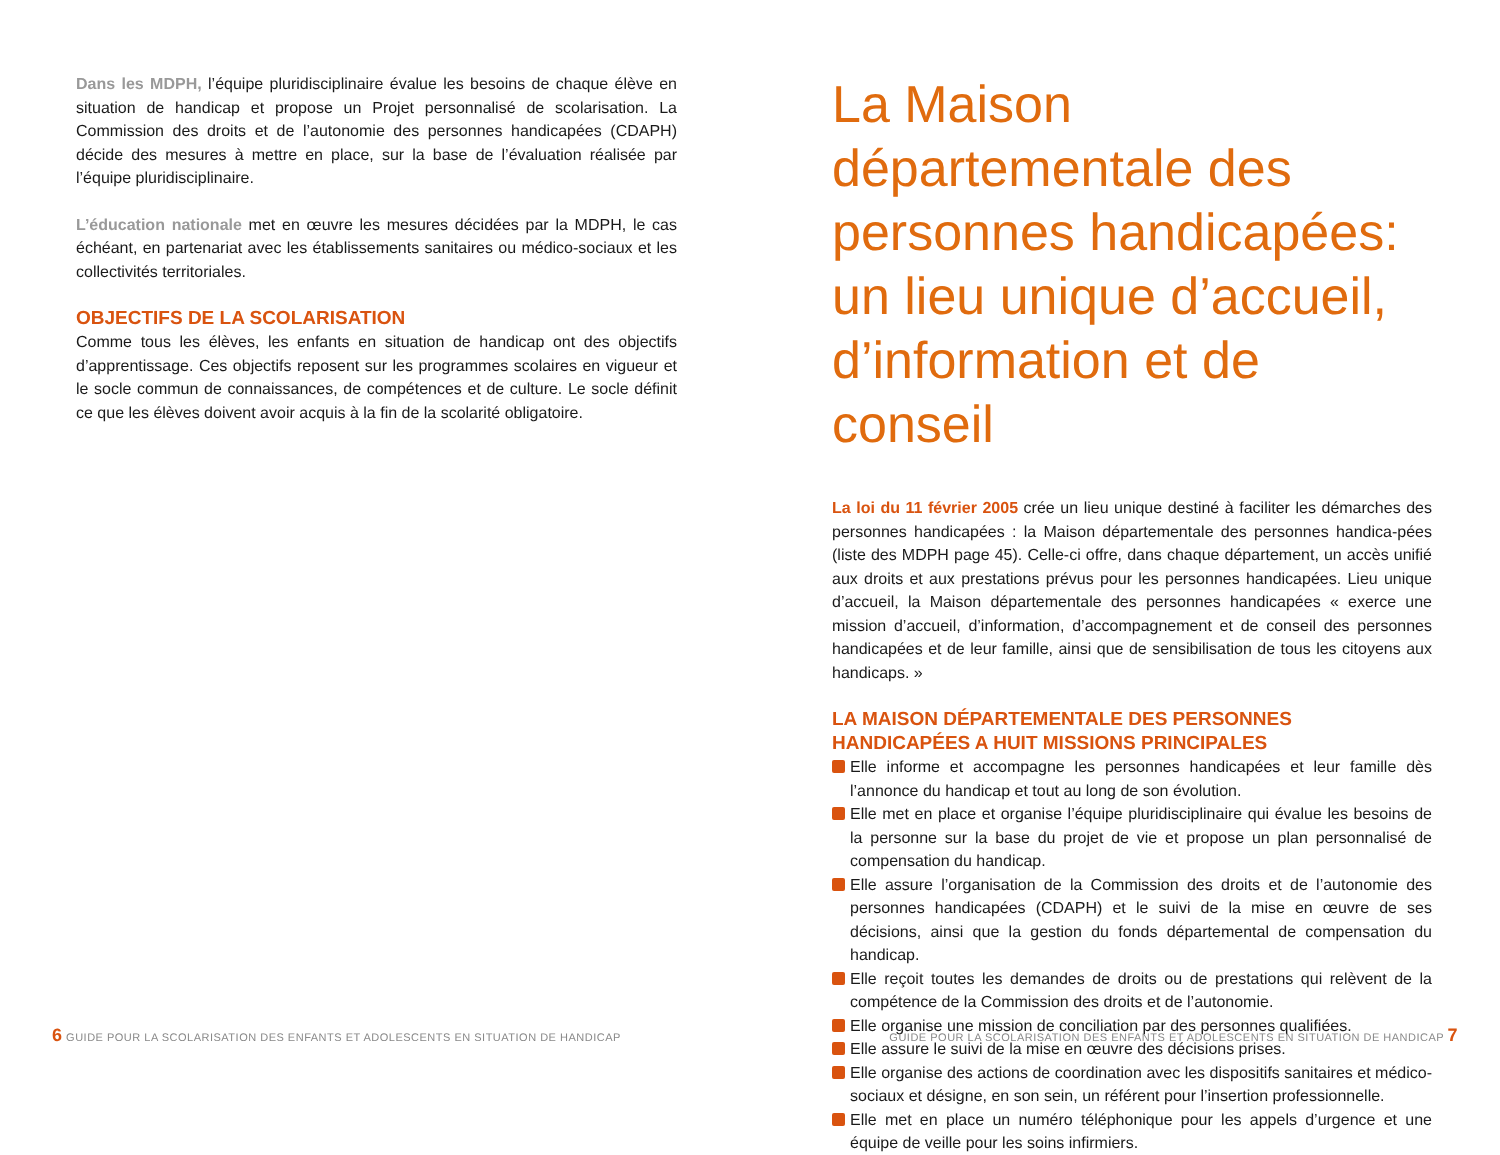Dans les MDPH, l’équipe pluridisciplinaire évalue les besoins de chaque élève en situation de handicap et propose un Projet personnalisé de scolarisation. La Commission des droits et de l’autonomie des personnes handicapées (CDAPH) décide des mesures à mettre en place, sur la base de l’évaluation réalisée par l’équipe pluridisciplinaire.
L’éducation nationale met en œuvre les mesures décidées par la MDPH, le cas échéant, en partenariat avec les établissements sanitaires ou médico-sociaux et les collectivités territoriales.
OBJECTIFS DE LA SCOLARISATION
Comme tous les élèves, les enfants en situation de handicap ont des objectifs d’apprentissage. Ces objectifs reposent sur les programmes scolaires en vigueur et le socle commun de connaissances, de compétences et de culture. Le socle définit ce que les élèves doivent avoir acquis à la fin de la scolarité obligatoire.
6 GUIDE POUR LA SCOLARISATION DES ENFANTS ET ADOLESCENTS EN SITUATION DE HANDICAP
La Maison départementale des personnes handicapées: un lieu unique d’accueil, d’information et de conseil
La loi du 11 février 2005 crée un lieu unique destiné à faciliter les démarches des personnes handicapées : la Maison départementale des personnes handica-pées (liste des MDPH page 45). Celle-ci offre, dans chaque département, un accès unifié aux droits et aux prestations prévus pour les personnes handicapées. Lieu unique d’accueil, la Maison départementale des personnes handicapées « exerce une mission d’accueil, d’information, d’accompagnement et de conseil des personnes handicapées et de leur famille, ainsi que de sensibilisation de tous les citoyens aux handicaps. »
LA MAISON DÉPARTEMENTALE DES PERSONNES HANDICAPÉES A HUIT MISSIONS PRINCIPALES
Elle informe et accompagne les personnes handicapées et leur famille dès l’annonce du handicap et tout au long de son évolution.
Elle met en place et organise l’équipe pluridisciplinaire qui évalue les besoins de la personne sur la base du projet de vie et propose un plan personnalisé de compensation du handicap.
Elle assure l’organisation de la Commission des droits et de l’autonomie des personnes handicapées (CDAPH) et le suivi de la mise en œuvre de ses décisions, ainsi que la gestion du fonds départemental de compensation du handicap.
Elle reçoit toutes les demandes de droits ou de prestations qui relèvent de la compétence de la Commission des droits et de l’autonomie.
Elle organise une mission de conciliation par des personnes qualifiées.
Elle assure le suivi de la mise en œuvre des décisions prises.
Elle organise des actions de coordination avec les dispositifs sanitaires et médico-sociaux et désigne, en son sein, un référent pour l’insertion professionnelle.
Elle met en place un numéro téléphonique pour les appels d’urgence et une équipe de veille pour les soins infirmiers.
GUIDE POUR LA SCOLARISATION DES ENFANTS ET ADOLESCENTS EN SITUATION DE HANDICAP 7